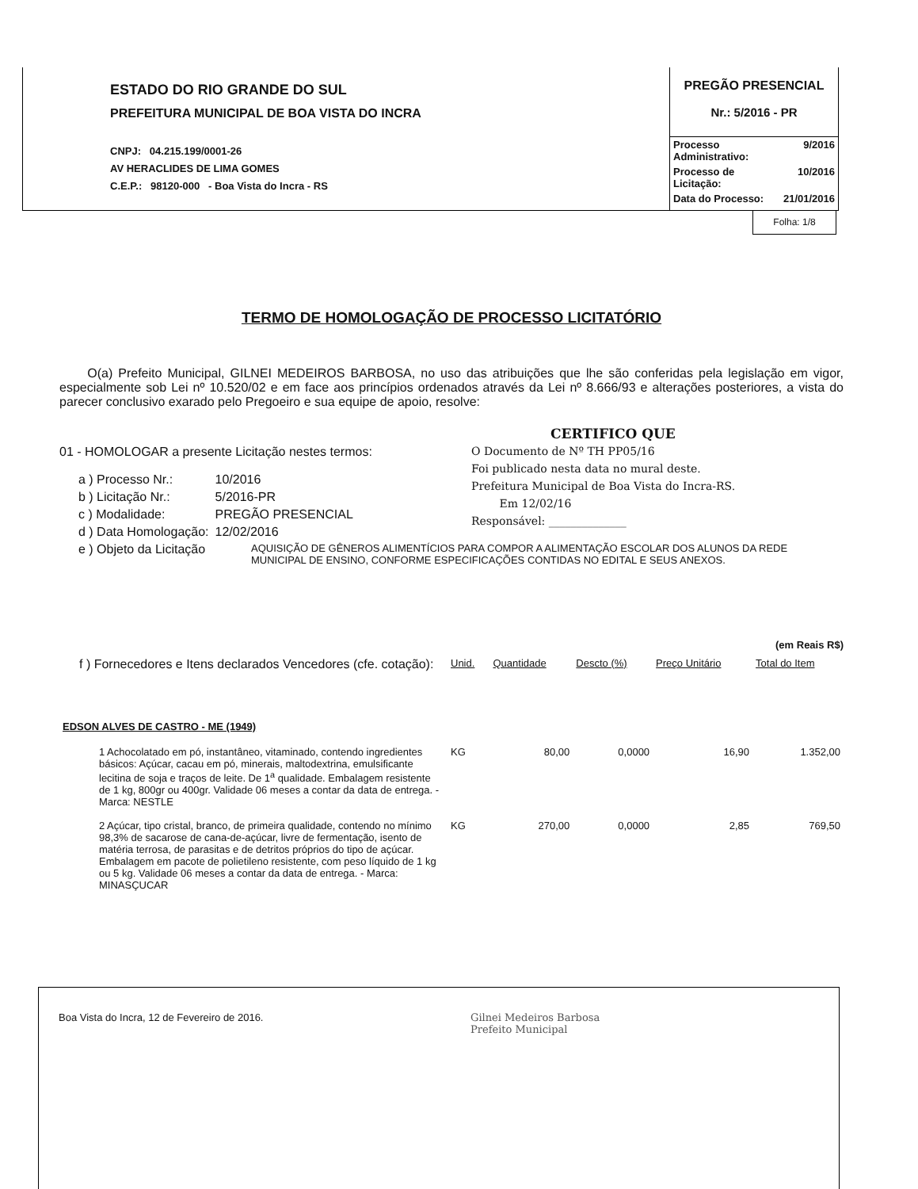ESTADO DO RIO GRANDE DO SUL
PREFEITURA MUNICIPAL DE BOA VISTA DO INCRA
CNPJ: 04.215.199/0001-26
AV HERACLIDES DE LIMA GOMES
C.E.P.: 98120-000 - Boa Vista do Incra - RS
PREGÃO PRESENCIAL
Nr.: 5/2016 - PR
| Processo Administrativo: | 9/2016 |
| Processo de Licitação: | 10/2016 |
| Data do Processo: | 21/01/2016 |
Folha: 1/8
TERMO DE HOMOLOGAÇÃO DE PROCESSO LICITATÓRIO
O(a) Prefeito Municipal, GILNEI MEDEIROS BARBOSA, no uso das atribuições que lhe são conferidas pela legislação em vigor, especialmente sob Lei nº 10.520/02 e em face aos princípios ordenados através da Lei nº 8.666/93 e alterações posteriores, a vista do parecer conclusivo exarado pelo Pregoeiro e sua equipe de apoio, resolve:
01 - HOMOLOGAR a presente Licitação nestes termos:
| a ) Processo Nr.: | 10/2016 |
| b ) Licitação Nr.: | 5/2016-PR |
| c ) Modalidade: | PREGÃO PRESENCIAL |
| d ) Data Homologação: | 12/02/2016 |
CERTIFICO QUE
O Documento de Nº TH PP05/16
Foi publicado nesta data no mural deste.
Prefeitura Municipal de Boa Vista do Incra-RS.
Em 12/02/16
Responsável: ______________
| e ) Objeto da Licitação | AQUISIÇÃO DE GÊNEROS ALIMENTÍCIOS PARA COMPOR A ALIMENTAÇÃO ESCOLAR DOS ALUNOS DA REDE MUNICIPAL DE ENSINO, CONFORME ESPECIFICAÇÕES CONTIDAS NO EDITAL E SEUS ANEXOS. |
(em Reais R$)
| f ) Fornecedores e Itens declarados Vencedores (cfe. cotação): | Unid. | Quantidade | Descto (%) | Preço Unitário | Total do Item |
| EDSON ALVES DE CASTRO - ME (1949) | | | | | |
| 1 Achocolatado em pó, instantâneo, vitaminado, contendo ingredientes básicos: Açúcar, cacau em pó, minerais, maltodextrina, emulsificante lecitina de soja e traços de leite. De 1<sup>a</sup> qualidade. Embalagem resistente de 1 kg, 800gr ou 400gr. Validade 06 meses a contar da data de entrega. - Marca: NESTLE | KG | 80,00 | 0,0000 | 16,90 | 1.352,00 |
| 2 Açúcar, tipo cristal, branco, de primeira qualidade, contendo no mínimo 98,3% de sacarose de cana-de-açúcar, livre de fermentação, isento de matéria terrosa, de parasitas e de detritos próprios do tipo de açúcar. Embalagem em pacote de polietileno resistente, com peso líquido de 1 kg ou 5 kg. Validade 06 meses a contar da data de entrega. - Marca: MINASÇUCAR | KG | 270,00 | 0,0000 | 2,85 | 769,50 |
Boa Vista do Incra, 12 de Fevereiro de 2016. Gilnei Medeiros Barbosa
Prefeito Municipal